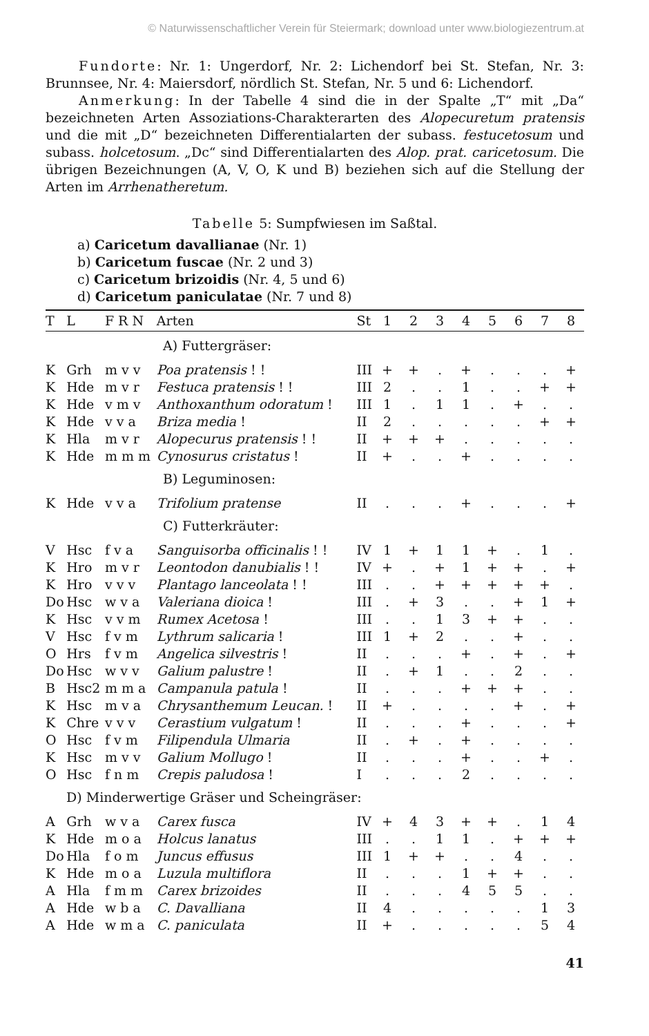© Naturwissenschaftlicher Verein für Steiermark; download unter www.biologiezentrum.at
Fundorte: Nr. 1: Ungerdorf, Nr. 2: Lichendorf bei St. Stefan, Nr. 3: Brunnsee, Nr. 4: Maiersdorf, nördlich St. Stefan, Nr. 5 und 6: Lichendorf.
Anmerkung: In der Tabelle 4 sind die in der Spalte „T“ mit „Da“ bezeichneten Arten Assoziations-Charakterarten des Alopecuretum pratensis und die mit „D“ bezeichneten Differentialarten der subass. festucetosum und subass. holcetosum. „Dc“ sind Differentialarten des Alop. prat. caricetosum. Die übrigen Bezeichnungen (A, V, O, K und B) beziehen sich auf die Stellung der Arten im Arrhenatheretum.
Tabelle 5: Sumpfwiesen im Saßtal.
a) Caricetum davallianae (Nr. 1)
b) Caricetum fuscae (Nr. 2 und 3)
c) Caricetum brizoidis (Nr. 4, 5 und 6)
d) Caricetum paniculatae (Nr. 7 und 8)
| T | L | F R N | Arten | St | 1 | 2 | 3 | 4 | 5 | 6 | 7 | 8 |
| --- | --- | --- | --- | --- | --- | --- | --- | --- | --- | --- | --- | --- |
| A) Futtergräser: | | | | | | | | | | | | |
| K | Grh | m v v | Poa pratensis ! ! | III | + | + | . | + | . | . | . | + |
| K | Hde | m v r | Festuca pratensis ! ! | III | 2 | . | . | 1 | . | . | + | + |
| K | Hde | v m v | Anthoxanthum odoratum ! | III | 1 | . | 1 | 1 | . | + | . | . |
| K | Hde | v v a | Briza media ! | II | 2 | . | . | . | . | . | + | + |
| K | Hla | m v r | Alopecurus pratensis ! ! | II | + | + | + | . | . | . | . | . |
| K | Hde | m m m | Cynosurus cristatus ! | II | + | . | . | + | . | . | . | . |
| B) Leguminosen: | | | | | | | | | | | | |
| K | Hde | v v a | Trifolium pratense | II | . | . | . | + | . | . | . | + |
| C) Futterkräuter: | | | | | | | | | | | | |
| V | Hsc | f v a | Sanguisorba officinalis ! ! | IV | 1 | + | 1 | 1 | + | . | 1 | . |
| K | Hro | m v r | Leontodon danubialis ! ! | IV | + | . | + | 1 | + | + | . | + |
| K | Hro | v v v | Plantago lanceolata ! ! | III | . | . | + | + | + | + | + | . |
| Do | Hsc | w v a | Valeriana dioica ! | III | . | + | 3 | . | . | + | 1 | + |
| K | Hsc | v v m | Rumex Acetosa ! | III | . | . | 1 | 3 | + | + | . | . |
| V | Hsc | f v m | Lythrum salicaria ! | III | 1 | + | 2 | . | . | + | . | . |
| O | Hrs | f v m | Angelica silvestris ! | II | . | . | . | + | . | + | . | + |
| Do | Hsc | w v v | Galium palustre ! | II | . | + | 1 | . | . | 2 | . | . |
| B | Hsc2 | m m a | Campanula patula ! | II | . | . | . | + | + | + | . | . |
| K | Hsc | m v a | Chrysanthemum Leucan. ! | II | + | . | . | . | . | + | . | + |
| K | Chre | v v v | Cerastium vulgatum ! | II | . | . | . | + | . | . | . | + |
| O | Hsc | f v m | Filipendula Ulmaria | II | . | + | . | + | . | . | . | . |
| K | Hsc | m v v | Galium Mollugo ! | II | . | . | . | + | . | . | + | . |
| O | Hsc | f n m | Crepis paludosa ! | I | . | . | . | 2 | . | . | . | . |
| D) Minderwertige Gräser und Scheingräser: | | | | | | | | | | | | |
| A | Grh | w v a | Carex fusca | IV | + | 4 | 3 | + | + | . | 1 | 4 |
| K | Hde | m o a | Holcus lanatus | III | . | . | 1 | 1 | . | + | + | + |
| Do | Hla | f o m | Juncus effusus | III | 1 | + | + | . | . | 4 | . | . |
| K | Hde | m o a | Luzula multiflora | II | . | . | . | 1 | + | + | . | . |
| A | Hla | f m m | Carex brizoides | II | . | . | . | 4 | 5 | 5 | . | . |
| A | Hde | w b a | C. Davalliana | II | 4 | . | . | . | . | . | 1 | 3 |
| A | Hde | w m a | C. paniculata | II | + | . | . | . | . | . | 5 | 4 |
41